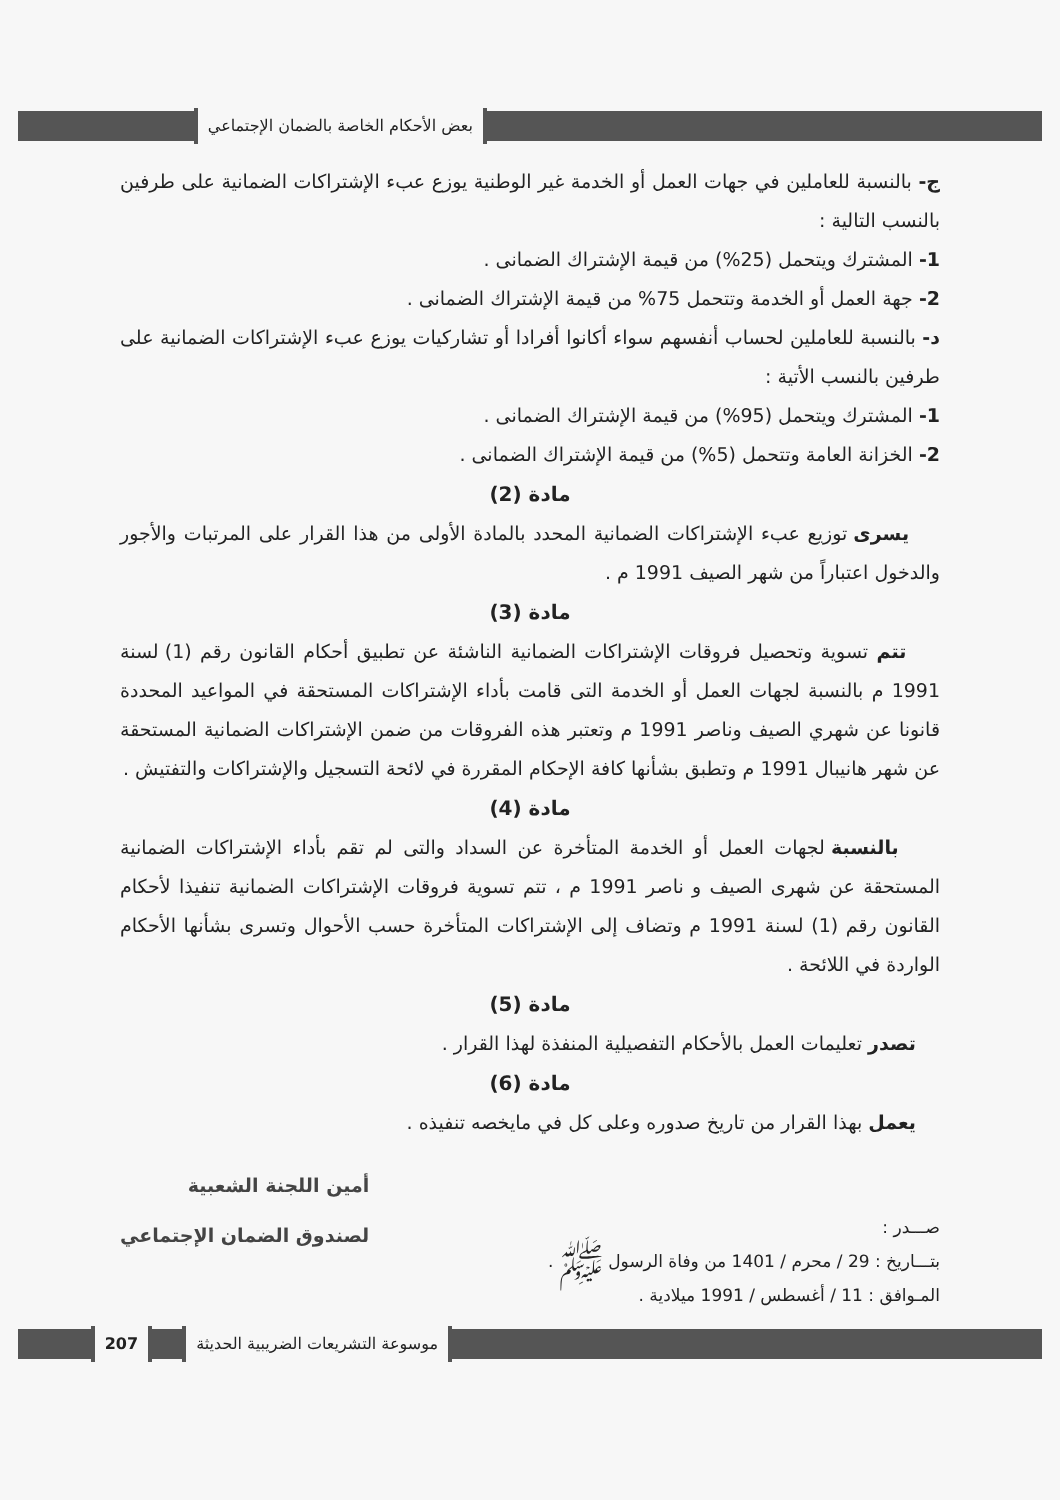بعض الأحكام الخاصة بالضمان الإجتماعي
ج- بالنسبة للعاملين في جهات العمل أو الخدمة غير الوطنية يوزع عبء الإشتراكات الضمانية على طرفين بالنسب التالية :
1- المشترك ويتحمل (25%) من قيمة الإشتراك الضمانى .
2- جهة العمل أو الخدمة وتتحمل 75% من قيمة الإشتراك الضمانى .
د- بالنسبة للعاملين لحساب أنفسهم سواء أكانوا أفرادا أو تشاركيات يوزع عبء الإشتراكات الضمانية على طرفين بالنسب الأتية :
1- المشترك ويتحمل (95%) من قيمة الإشتراك الضمانى .
2- الخزانة العامة وتتحمل (5%) من قيمة الإشتراك الضمانى .
مادة (2)
يسرى توزيع عبء الإشتراكات الضمانية المحدد بالمادة الأولى من هذا القرار على المرتبات والأجور والدخول اعتباراً من شهر الصيف 1991 م .
مادة (3)
تتم تسوية وتحصيل فروقات الإشتراكات الضمانية الناشئة عن تطبيق أحكام القانون رقم (1) لسنة 1991 م بالنسبة لجهات العمل أو الخدمة التى قامت بأداء الإشتراكات المستحقة في المواعيد المحددة قانونا عن شهري الصيف وناصر 1991 م وتعتبر هذه الفروقات من ضمن الإشتراكات الضمانية المستحقة عن شهر هانيبال 1991 م وتطبق بشأنها كافة الإحكام المقررة في لائحة التسجيل والإشتراكات والتفتيش .
مادة (4)
بالنسبة لجهات العمل أو الخدمة المتأخرة عن السداد والتى لم تقم بأداء الإشتراكات الضمانية المستحقة عن شهرى الصيف و ناصر 1991 م ، تتم تسوية فروقات الإشتراكات الضمانية تنفيذا لأحكام القانون رقم (1) لسنة 1991 م وتضاف إلى الإشتراكات المتأخرة حسب الأحوال وتسرى بشأنها الأحكام الواردة في اللائحة .
مادة (5)
تصدر تعليمات العمل بالأحكام التفصيلية المنفذة لهذا القرار .
مادة (6)
يعمل بهذا القرار من تاريخ صدوره وعلى كل في مايخصه تنفيذه .
صـــدر :
بتـــاريخ : 29 / محرم / 1401 من وفاة الرسول ﷺ .
المـوافق : 11 / أغسطس / 1991 ميلادية .
أمين اللجنة الشعبية
لصندوق الضمان الإجتماعي
موسوعة التشريعات الضريبية الحديثة
207